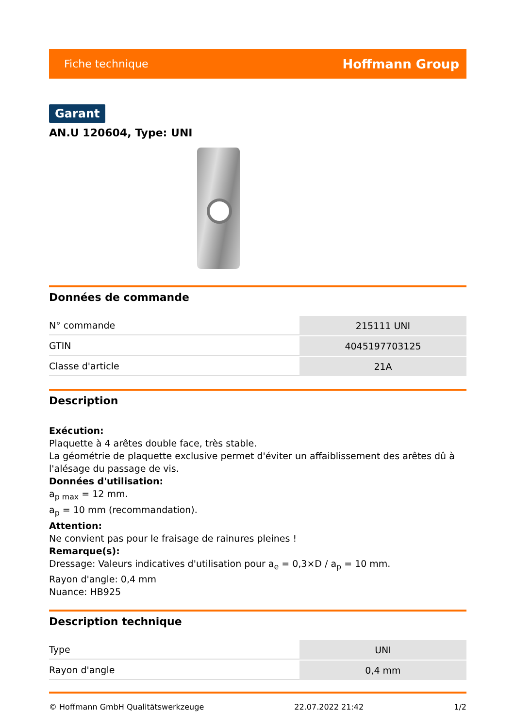Fiche technique Hoffmann Group
Garant
AN.U 120604, Type: UNI
Données de commande
| N° commande | 215111 UNI |
| GTIN | 4045197703125 |
| Classe d'article | 21A |
Description
Exécution:
Plaquette à 4 arêtes double face, très stable.
La géométrie de plaquette exclusive permet d'éviter un affaiblissement des arêtes dû à l'alésage du passage de vis.
Données d'utilisation:
a<sub>p max</sub> = 12 mm.
a<sub>p</sub> = 10 mm (recommandation).
Attention:
Ne convient pas pour le fraisage de rainures pleines !
Remarque(s):
Dressage: Valeurs indicatives d'utilisation pour a<sub>e</sub> = 0,3×D / a<sub>p</sub> = 10 mm.
Rayon d'angle: 0,4 mm
Nuance: HB925
Description technique
| Type | UNI |
| Rayon d'angle | 0,4 mm |
© Hoffmann GmbH Qualitätswerkzeuge 22.07.2022 21:42 1/2